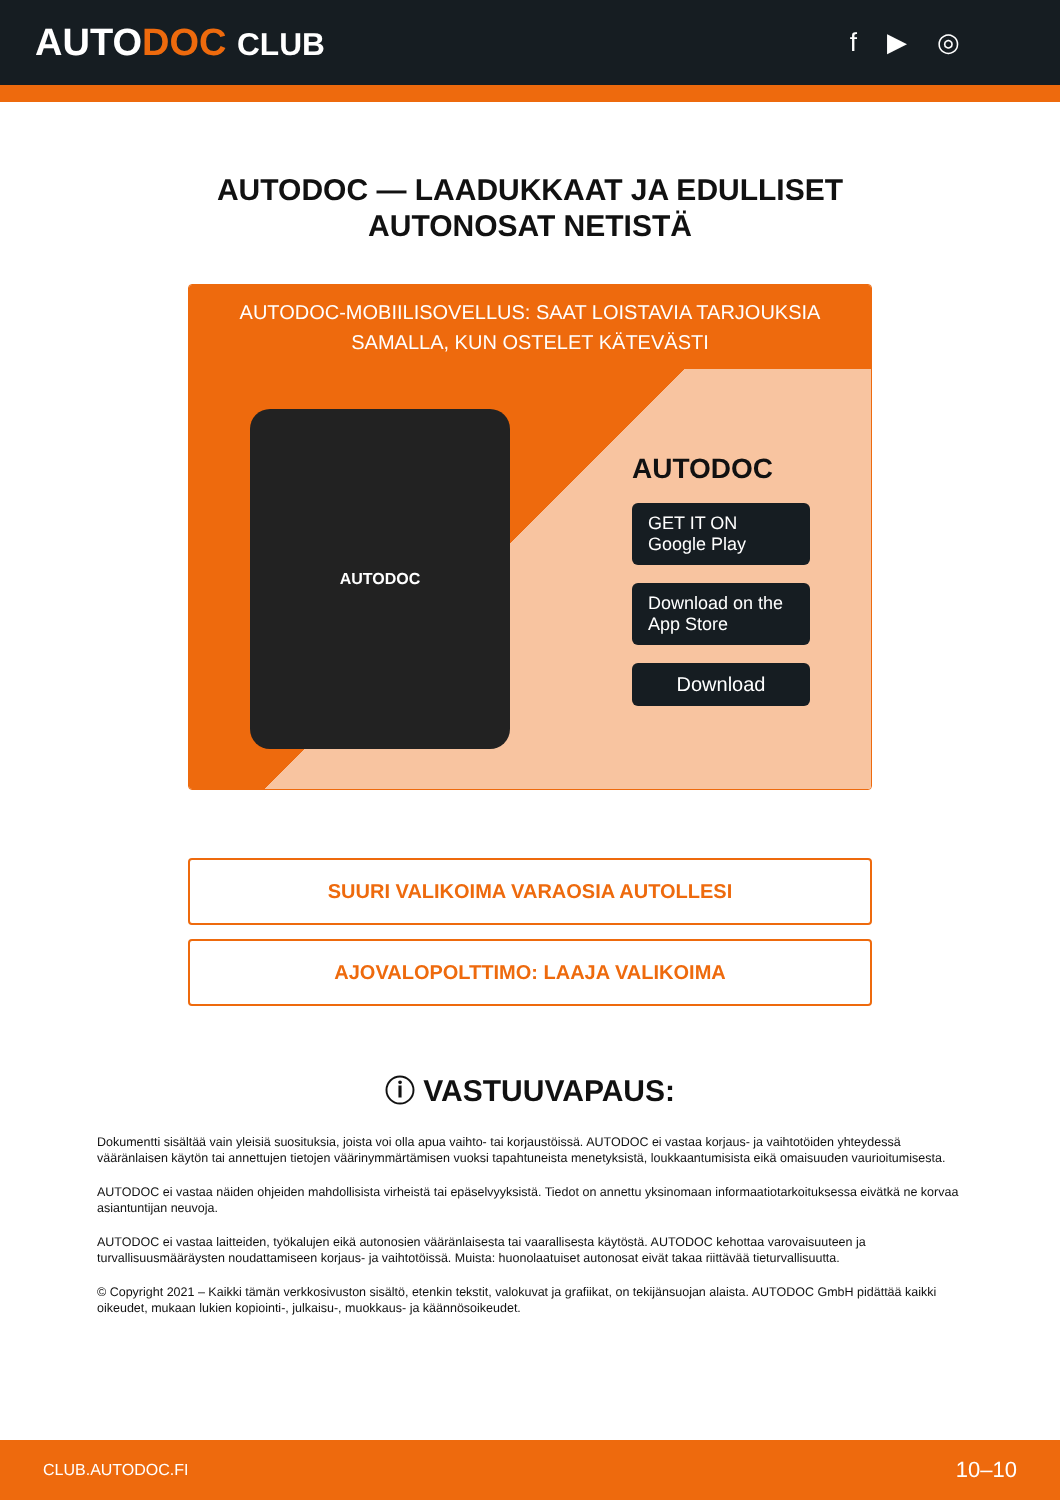AUTODOC CLUB
f ▶ ◎
AUTODOC — LAADUKKAAT JA EDULLISET
AUTONOSAT NETISTÄ
AUTODOC-MOBIILISOVELLUS: SAAT LOISTAVIA TARJOUKSIA SAMALLA, KUN OSTELET KÄTEVÄSTI
AUTODOC
AUTODOC
GET IT ON
Google Play
Download on the
App Store
Download
SUURI VALIKOIMA VARAOSIA AUTOLLESI
AJOVALOPOLTTIMO: LAAJA VALIKOIMA
ⓘ VASTUUVAPAUS:
Dokumentti sisältää vain yleisiä suosituksia, joista voi olla apua vaihto- tai korjaustöissä. AUTODOC ei vastaa korjaus- ja vaihtotöiden yhteydessä vääränlaisen käytön tai annettujen tietojen väärinymmärtämisen vuoksi tapahtuneista menetyksistä, loukkaantumisista eikä omaisuuden vaurioitumisesta.
AUTODOC ei vastaa näiden ohjeiden mahdollisista virheistä tai epäselvyyksistä. Tiedot on annettu yksinomaan informaatiotarkoituksessa eivätkä ne korvaa asiantuntijan neuvoja.
AUTODOC ei vastaa laitteiden, työkalujen eikä autonosien vääränlaisesta tai vaarallisesta käytöstä. AUTODOC kehottaa varovaisuuteen ja turvallisuusmääräysten noudattamiseen korjaus- ja vaihtotöissä. Muista: huonolaatuiset autonosat eivät takaa riittävää tieturvallisuutta.
© Copyright 2021 – Kaikki tämän verkkosivuston sisältö, etenkin tekstit, valokuvat ja grafiikat, on tekijänsuojan alaista. AUTODOC GmbH pidättää kaikki oikeudet, mukaan lukien kopiointi-, julkaisu-, muokkaus- ja käännösoikeudet.
CLUB.AUTODOC.FI 10–10